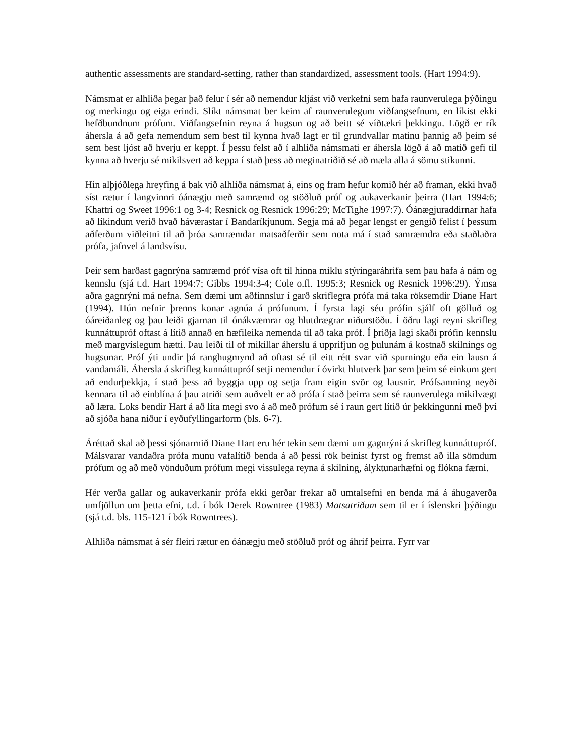authentic assessments are standard-setting, rather than standardized, assessment tools. (Hart 1994:9).
Námsmat er alhliða þegar það felur í sér að nemendur kljást við verkefni sem hafa raunverulega þýðingu og merkingu og eiga erindi. Slíkt námsmat ber keim af raunverulegum viðfangsefnum, en líkist ekki hefðbundnum prófum. Viðfangsefnin reyna á hugsun og að beitt sé víðtækri þekkingu. Lögð er rík áhersla á að gefa nemendum sem best til kynna hvað lagt er til grundvallar matinu þannig að þeim sé sem best ljóst að hverju er keppt. Í þessu felst að í alhliða námsmati er áhersla lögð á að matið gefi til kynna að hverju sé mikilsvert að keppa í stað þess að meginatriðið sé að mæla alla á sömu stikunni.
Hin alþjóðlega hreyfing á bak við alhliða námsmat á, eins og fram hefur komið hér að framan, ekki hvað síst rætur í langvinnri óánægju með samræmd og stöðluð próf og aukaverkanir þeirra (Hart 1994:6; Khattri og Sweet 1996:1 og 3-4; Resnick og Resnick 1996:29; McTighe 1997:7). Óánægjuraddirnar hafa að líkindum verið hvað háværastar í Bandaríkjunum. Segja má að þegar lengst er gengið felist í þessum aðferðum viðleitni til að þróa samræmdar matsaðferðir sem nota má í stað samræmdra eða staðlaðra prófa, jafnvel á landsvísu.
Þeir sem harðast gagnrýna samræmd próf vísa oft til hinna miklu stýringaráhrifa sem þau hafa á nám og kennslu (sjá t.d. Hart 1994:7; Gibbs 1994:3-4; Cole o.fl. 1995:3; Resnick og Resnick 1996:29). Ýmsa aðra gagnrýni má nefna. Sem dæmi um aðfinnslur í garð skriflegra prófa má taka röksemdir Diane Hart (1994). Hún nefnir þrenns konar agnúa á prófunum. Í fyrsta lagi séu prófin sjálf oft gölluð og óáreiðanleg og þau leiði gjarnan til ónákvæmrar og hlutdrægrar niðurstöðu. Í öðru lagi reyni skrifleg kunnáttupróf oftast á lítið annað en hæfileika nemenda til að taka próf. Í þriðja lagi skaði prófin kennslu með margvíslegum hætti. Þau leiði til of mikillar áherslu á upprifjun og þulunám á kostnað skilnings og hugsunar. Próf ýti undir þá ranghugmynd að oftast sé til eitt rétt svar við spurningu eða ein lausn á vandamáli. Áhersla á skrifleg kunnáttupróf setji nemendur í óvirkt hlutverk þar sem þeim sé einkum gert að endurþekkja, í stað þess að byggja upp og setja fram eigin svör og lausnir. Prófsamning neyði kennara til að einblína á þau atriði sem auðvelt er að prófa í stað þeirra sem sé raunverulega mikilvægt að læra. Loks bendir Hart á að líta megi svo á að með prófum sé í raun gert lítið úr þekkingunni með því að sjóða hana niður í eyðufyllingarform (bls. 6-7).
Áréttað skal að þessi sjónarmið Diane Hart eru hér tekin sem dæmi um gagnrýni á skrifleg kunnáttupróf. Málsvarar vandaðra prófa munu vafalítið benda á að þessi rök beinist fyrst og fremst að illa sömdum prófum og að með vönduðum prófum megi vissulega reyna á skilning, ályktunarhæfni og flókna færni.
Hér verða gallar og aukaverkanir prófa ekki gerðar frekar að umtalsefni en benda má á áhugaverða umfjöllun um þetta efni, t.d. í bók Derek Rowntree (1983) Matsatriðum sem til er í íslenskri þýðingu (sjá t.d. bls. 115-121 í bók Rowntrees).
Alhliða námsmat á sér fleiri rætur en óánægju með stöðluð próf og áhrif þeirra. Fyrr var